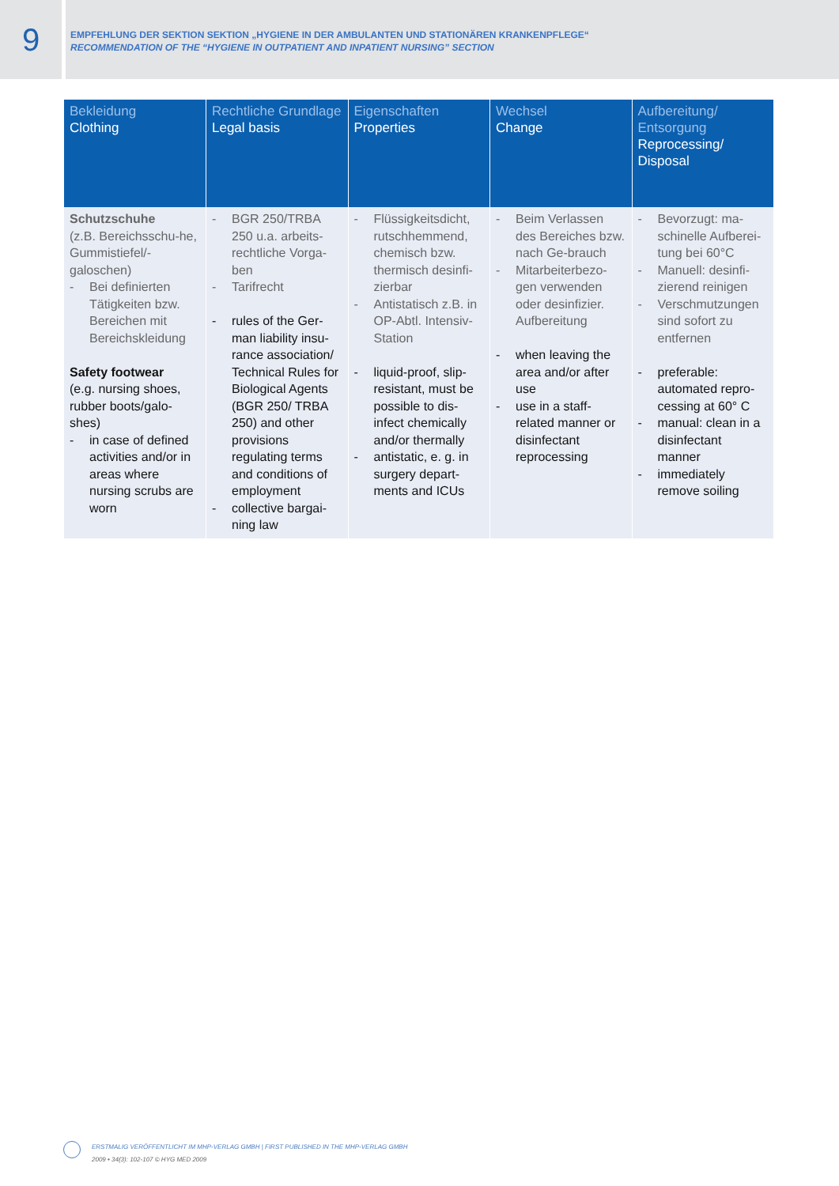9
EMPFEHLUNG DER SEKTION SEKTION „HYGIENE IN DER AMBULANTEN UND STATIONÄREN KRANKENPFLEGE“
RECOMMENDATION OF THE “HYGIENE IN OUTPATIENT AND INPATIENT NURSING” SECTION
| Bekleidung Clothing | Rechtliche Grundlage Legal basis | Eigenschaften Properties | Wechsel Change | Aufbereitung/ Entsorgung Reprocessing/ Disposal |
| --- | --- | --- | --- | --- |
| Schutzschuhe (z.B. Bereichsschu-he, Gummistiefel/-galoschen) - Bei definierten Tätigkeiten bzw. Bereichen mit Bereichskleidung Safety footwear (e.g. nursing shoes, rubber boots/galo-shes) - in case of defined activities and/or in areas where nursing scrubs are worn | - BGR 250/TRBA 250 u.a. arbeits-rechtliche Vorga-ben - Tarifrecht - rules of the Ger-man liability insu-rance association/ Technical Rules for Biological Agents (BGR 250/ TRBA 250) and other provisions regulating terms and conditions of employment - collective bargai-ning law | - Flüssigkeitsdicht, rutschhemmend, chemisch bzw. thermisch desinfi-zierbar - Antistatisch z.B. in OP-Abtl. Intensiv-Station - liquid-proof, slip-resistant, must be possible to dis-infect chemically and/or thermally - antistatic, e. g. in surgery depart-ments and ICUs | - Beim Verlassen des Bereiches bzw. nach Ge-brauch - Mitarbeiterbezo-gen verwenden oder desinfizier. Aufbereitung - when leaving the area and/or after use - use in a staff-related manner or disinfectant reprocessing | - Bevorzugt: ma-schinelle Aufberei-tung bei 60°C - Manuell: desinfi-zierend reinigen - Verschmutzungen sind sofort zu entfernen - preferable: automated repro-cessing at 60° C - manual: clean in a disinfectant manner - immediately remove soiling |
ERSTMALIG VERÖFFENTLICHT IM MHP-VERLAG GMBH | FIRST PUBLISHED IN THE MHP-VERLAG GMBH
2009 • 34(3): 102-107 © HYG MED 2009